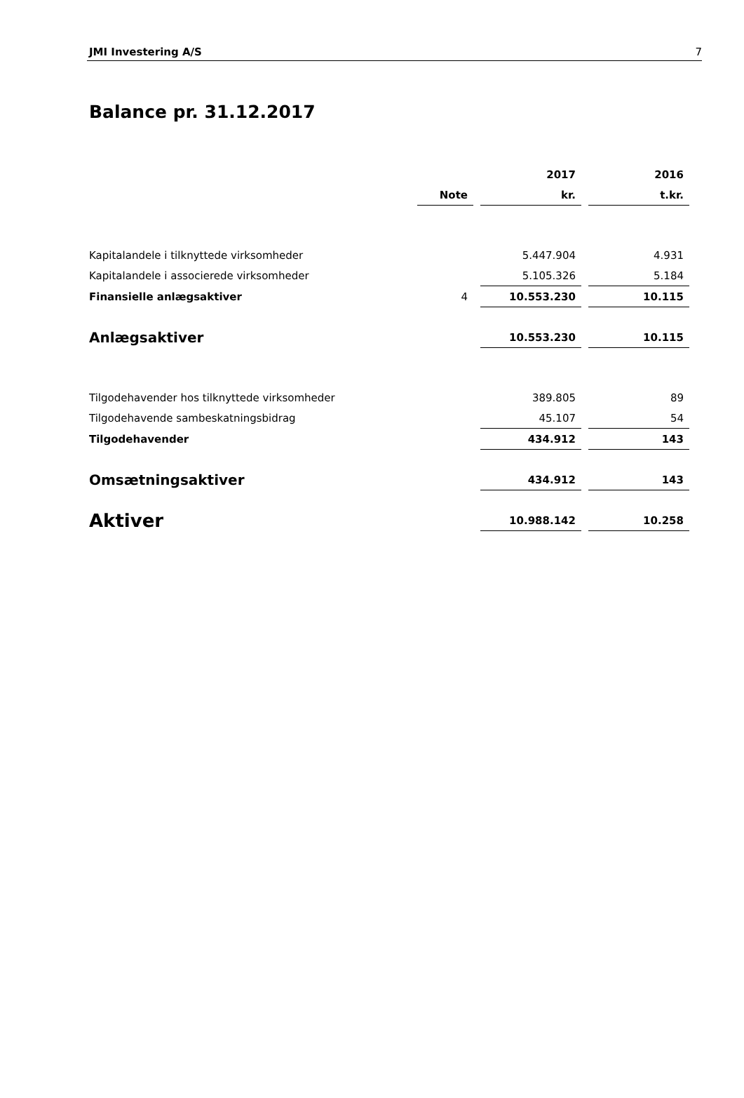JMI Investering A/S 7
Balance pr. 31.12.2017
| | | | 2017 | | 2016 |
| --- | --- | --- | --- | --- | --- |
| | Note | | kr. | | t.kr. |
| Kapitalandele i tilknyttede virksomheder | | | 5.447.904 | | 4.931 |
| Kapitalandele i associerede virksomheder | | | 5.105.326 | | 5.184 |
| Finansielle anlægsaktiver | 4 | | 10.553.230 | | 10.115 |
| Anlægsaktiver | | | 10.553.230 | | 10.115 |
| Tilgodehavender hos tilknyttede virksomheder | | | 389.805 | | 89 |
| Tilgodehavende sambeskatningsbidrag | | | 45.107 | | 54 |
| Tilgodehavender | | | 434.912 | | 143 |
| Omsætningsaktiver | | | 434.912 | | 143 |
| Aktiver | | | 10.988.142 | | 10.258 |